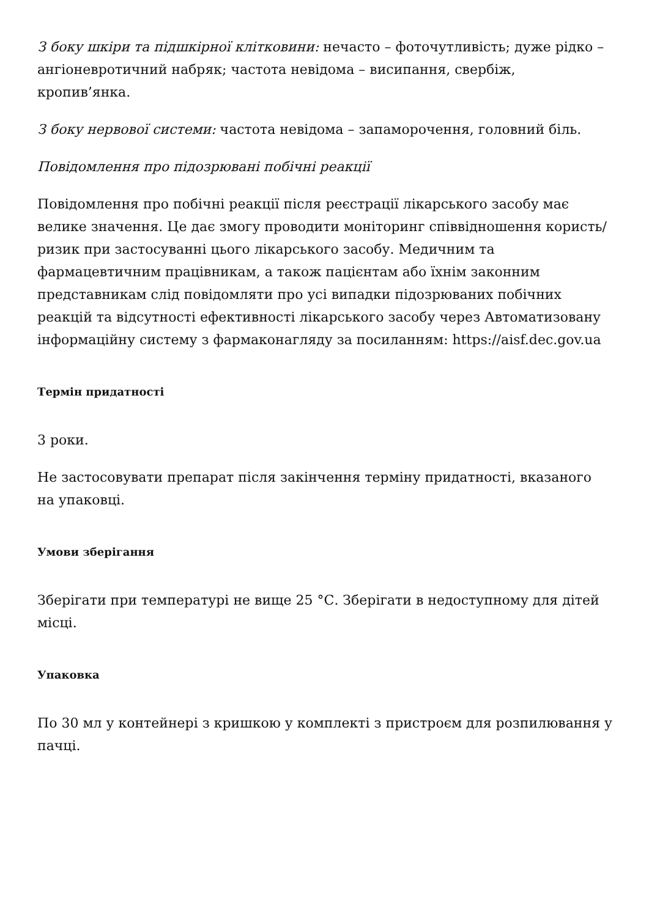З боку шкіри та підшкірної клітковини: нечасто – фоточутливість; дуже рідко – ангіоневротичний набряк; частота невідома – висипання, свербіж, кропив’янка.
З боку нервової системи: частота невідома – запаморочення, головний біль.
Повідомлення про підозрювані побічні реакції
Повідомлення про побічні реакції після реєстрації лікарського засобу має велике значення. Це дає змогу проводити моніторинг співвідношення користь/ризик при застосуванні цього лікарського засобу. Медичним та фармацевтичним працівникам, а також пацієнтам або їхнім законним представникам слід повідомляти про усі випадки підозрюваних побічних реакцій та відсутності ефективності лікарського засобу через Автоматизовану інформаційну систему з фармаконагляду за посиланням: https://aisf.dec.gov.ua
Термін придатності
3 роки.
Не застосовувати препарат після закінчення терміну придатності, вказаного на упаковці.
Умови зберігання
Зберігати при температурі не вище 25 °С. Зберігати в недоступному для дітей місці.
Упаковка
По 30 мл у контейнері з кришкою у комплекті з пристроєм для розпилювання у пачці.